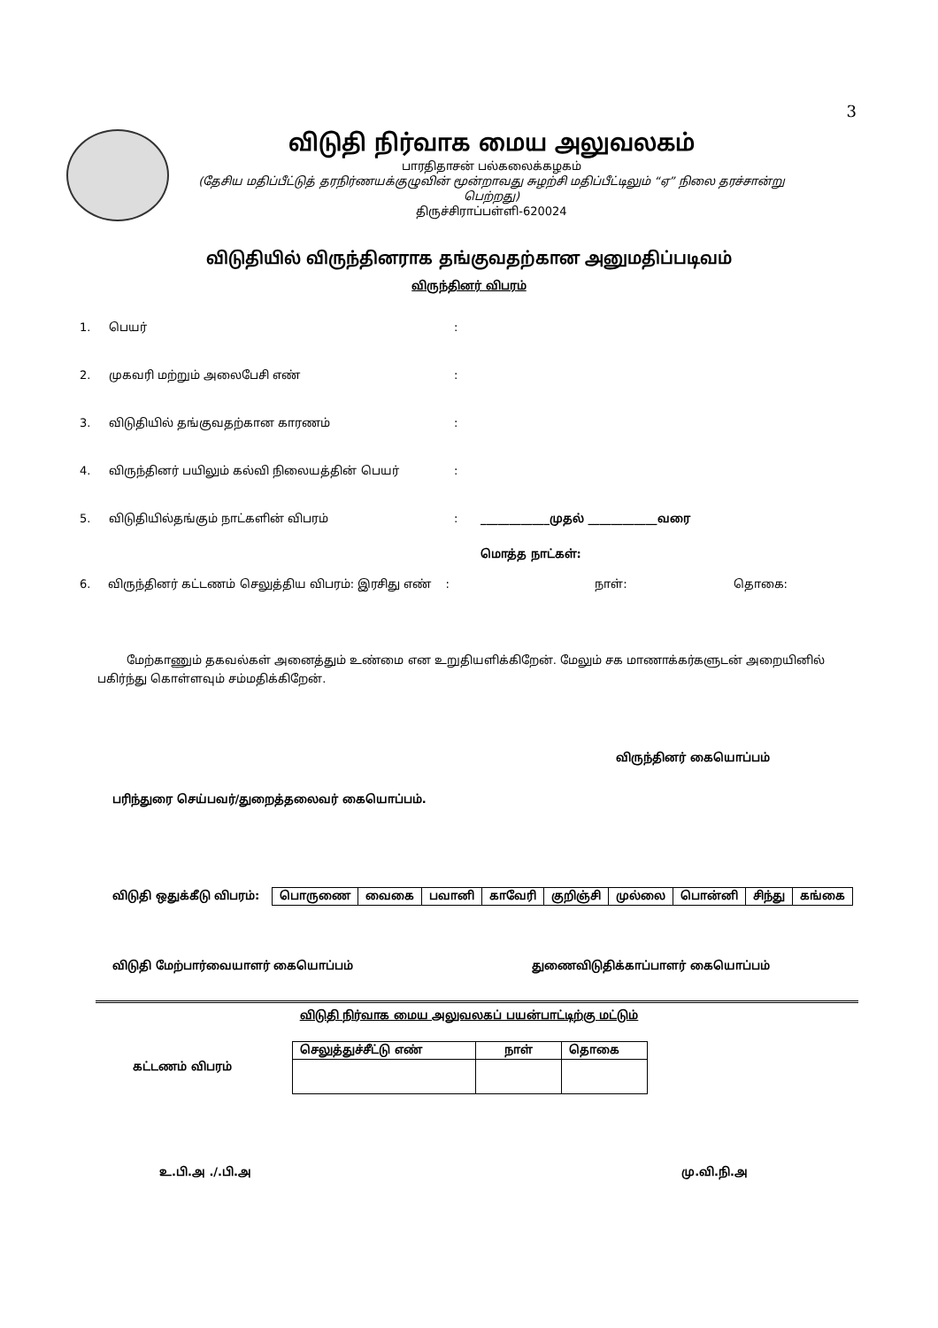3
விடுதி நிர்வாக மைய அலுவலகம்
பாரதிதாசன் பல்கலைக்கழகம்
(தேசிய மதிப்பீட்டுத் தரநிர்ணயக்குழுவின் மூன்றாவது சுழற்சி மதிப்பீட்டிலும் “ஏ” நிலை தரச்சான்று பெற்றது)
திருச்சிராப்பள்ளி-620024
விடுதியில் விருந்தினராக தங்குவதற்கான அனுமதிப்படிவம்
விருந்தினர் விபரம்
1. பெயர்:
2. முகவரி மற்றும் அலைபேசி எண்:
3. விடுதியில் தங்குவதற்கான காரணம்:
4. விருந்தினர் பயிலும் கல்வி நிலையத்தின் பெயர்:
5. விடுதியில்தங்கும் நாட்களின் விபரம்: ____________முதல் ____________வரை
மொத்த நாட்கள்:
6. விருந்தினர் கட்டணம் செலுத்திய விபரம்: இரசிது எண்: நாள்: தொகை:
மேற்காணும் தகவல்கள் அனைத்தும் உண்மை என உறுதியளிக்கிறேன். மேலும் சக மாணாக்கர்களுடன் அறையினில் பகிர்ந்து கொள்ளவும் சம்மதிக்கிறேன்.
விருந்தினர் கையொப்பம்
பரிந்துரை செய்பவர்/துறைத்தலைவர் கையொப்பம்.
விடுதி ஒதுக்கீடு விபரம்:
| பொருணை | வைகை | பவானி | காவேரி | குறிஞ்சி | முல்லை | பொன்னி | சிந்து | கங்கை |
விடுதி மேற்பார்வையாளர் கையொப்பம் துணைவிடுதிக்காப்பாளர் கையொப்பம்
விடுதி நிர்வாக மைய அலுவலகப் பயன்பாட்டிற்கு மட்டும்
கட்டணம் விபரம்
| செலுத்துச்சீட்டு எண் | நாள் | தொகை |
| --- | --- | --- |
உ.பி.அ ./.பி.அ மு.வி.நி.அ